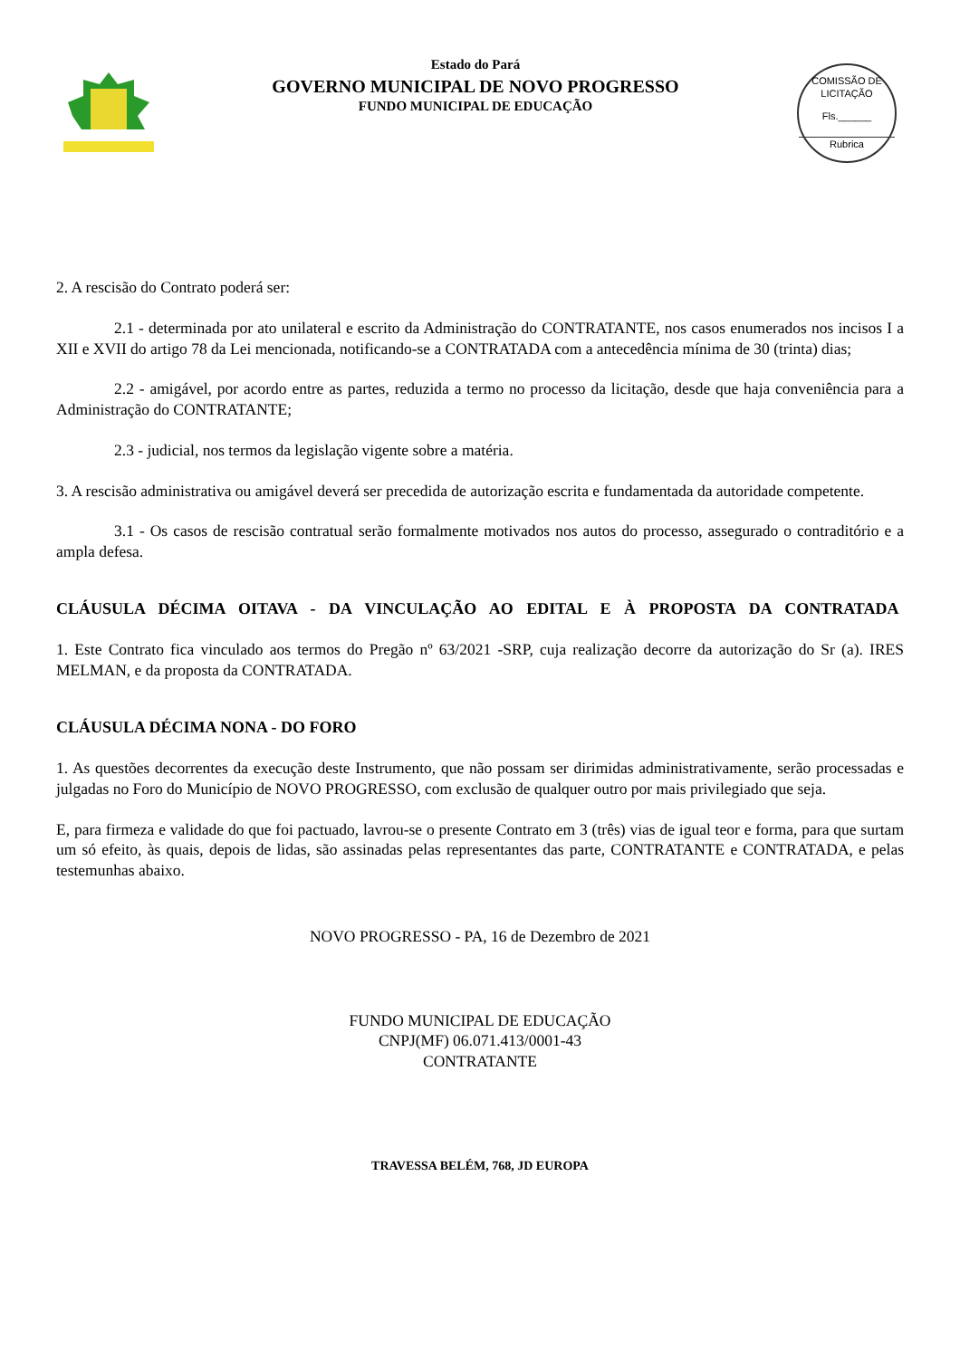Estado do Pará
GOVERNO MUNICIPAL DE NOVO PROGRESSO
FUNDO MUNICIPAL DE EDUCAÇÃO
COMISSÃO DE LICITAÇÃO
Fls.______
Rubrica
2. A rescisão do Contrato poderá ser:
2.1 - determinada por ato unilateral e escrito da Administração do CONTRATANTE, nos casos enumerados nos incisos I a XII e XVII do artigo 78 da Lei mencionada, notificando-se a CONTRATADA com a antecedência mínima de 30 (trinta) dias;
2.2 - amigável, por acordo entre as partes, reduzida a termo no processo da licitação, desde que haja conveniência para a Administração do CONTRATANTE;
2.3 - judicial, nos termos da legislação vigente sobre a matéria.
3. A rescisão administrativa ou amigável deverá ser precedida de autorização escrita e fundamentada da autoridade competente.
3.1 - Os casos de rescisão contratual serão formalmente motivados nos autos do processo, assegurado o contraditório e a ampla defesa.
CLÁUSULA DÉCIMA OITAVA - DA VINCULAÇÃO AO EDITAL E À PROPOSTA DA CONTRATADA
1. Este Contrato fica vinculado aos termos do Pregão nº 63/2021 -SRP, cuja realização decorre da autorização do Sr (a). IRES MELMAN, e da proposta da CONTRATADA.
CLÁUSULA DÉCIMA NONA - DO FORO
1. As questões decorrentes da execução deste Instrumento, que não possam ser dirimidas administrativamente, serão processadas e julgadas no Foro do Município de NOVO PROGRESSO, com exclusão de qualquer outro por mais privilegiado que seja.
E, para firmeza e validade do que foi pactuado, lavrou-se o presente Contrato em 3 (três) vias de igual teor e forma, para que surtam um só efeito, às quais, depois de lidas, são assinadas pelas representantes das parte, CONTRATANTE e CONTRATADA, e pelas testemunhas abaixo.
NOVO PROGRESSO - PA, 16 de Dezembro de 2021
FUNDO MUNICIPAL DE EDUCAÇÃO
CNPJ(MF) 06.071.413/0001-43
CONTRATANTE
TRAVESSA BELÉM, 768, JD EUROPA